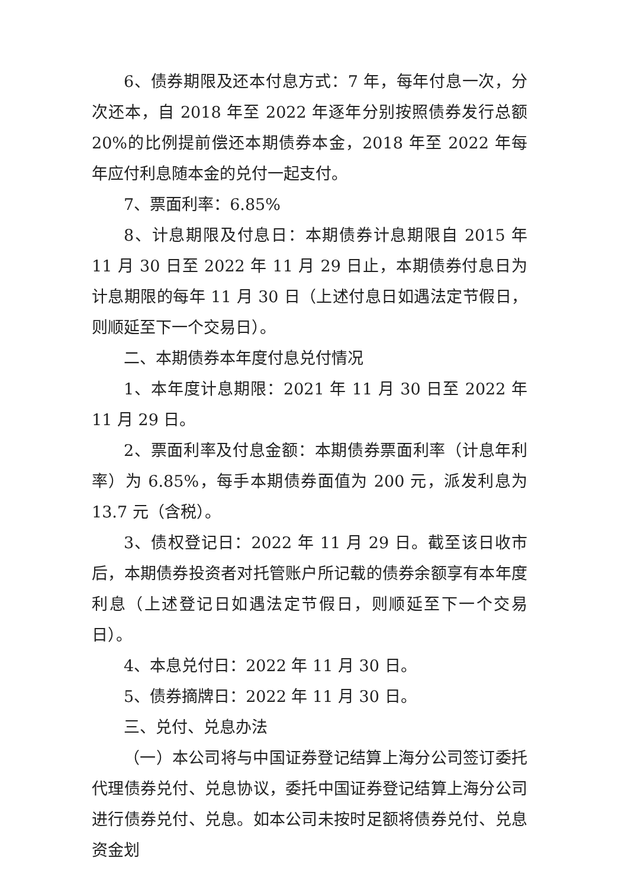6、债券期限及还本付息方式：7 年，每年付息一次，分次还本，自 2018 年至 2022 年逐年分别按照债券发行总额 20%的比例提前偿还本期债券本金，2018 年至 2022 年每年应付利息随本金的兑付一起支付。
7、票面利率：6.85%
8、计息期限及付息日：本期债券计息期限自 2015 年 11 月 30 日至 2022 年 11 月 29 日止，本期债券付息日为计息期限的每年 11 月 30 日（上述付息日如遇法定节假日，则顺延至下一个交易日）。
二、本期债券本年度付息兑付情况
1、本年度计息期限：2021 年 11 月 30 日至 2022 年 11 月 29 日。
2、票面利率及付息金额：本期债券票面利率（计息年利率）为 6.85%，每手本期债券面值为 200 元，派发利息为 13.7 元（含税）。
3、债权登记日：2022 年 11 月 29 日。截至该日收市后，本期债券投资者对托管账户所记载的债券余额享有本年度利息（上述登记日如遇法定节假日，则顺延至下一个交易日）。
4、本息兑付日：2022 年 11 月 30 日。
5、债券摘牌日：2022 年 11 月 30 日。
三、兑付、兑息办法
（一）本公司将与中国证券登记结算上海分公司签订委托代理债券兑付、兑息协议，委托中国证券登记结算上海分公司进行债券兑付、兑息。如本公司未按时足额将债券兑付、兑息资金划